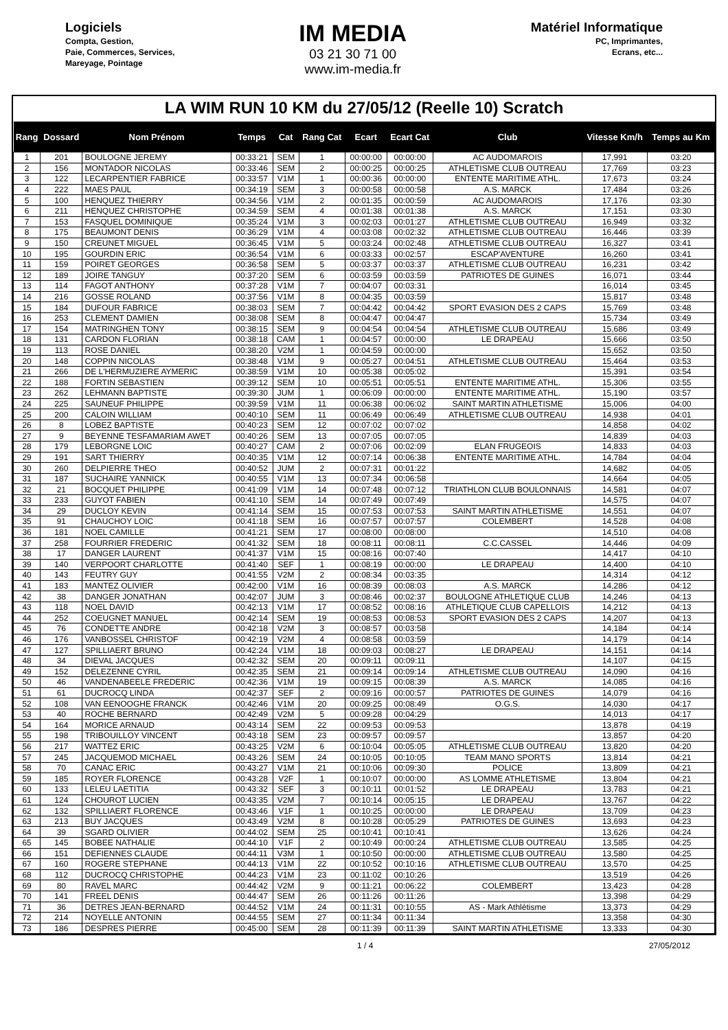Logiciels
Compta, Gestion,
Paie, Commerces, Services,
Mareyage, Pointage
IM MEDIA
03 21 30 71 00
www.im-media.fr
Matériel Informatique
PC, Imprimantes,
Ecrans, etc...
LA WIM RUN 10 KM du 27/05/12 (Reelle 10) Scratch
| Rang | Dossard | Nom Prénom | Temps | Cat | Rang Cat | Ecart | Ecart Cat | Club | Vitesse Km/h | Temps au Km |
| --- | --- | --- | --- | --- | --- | --- | --- | --- | --- | --- |
| 1 | 201 | BOULOGNE JEREMY | 00:33:21 | SEM | 1 | 00:00:00 | 00:00:00 | AC AUDOMAROIS | 17,991 | 03:20 |
| 2 | 156 | MONTADOR NICOLAS | 00:33:46 | SEM | 2 | 00:00:25 | 00:00:25 | ATHLETISME CLUB OUTREAU | 17,769 | 03:23 |
| 3 | 122 | LECARPENTIER FABRICE | 00:33:57 | V1M | 1 | 00:00:36 | 00:00:00 | ENTENTE MARITIME ATHL. | 17,673 | 03:24 |
| 4 | 222 | MAES PAUL | 00:34:19 | SEM | 3 | 00:00:58 | 00:00:58 | A.S. MARCK | 17,484 | 03:26 |
| 5 | 100 | HENQUEZ THIERRY | 00:34:56 | V1M | 2 | 00:01:35 | 00:00:59 | AC AUDOMAROIS | 17,176 | 03:30 |
| 6 | 211 | HENQUEZ CHRISTOPHE | 00:34:59 | SEM | 4 | 00:01:38 | 00:01:38 | A.S. MARCK | 17,151 | 03:30 |
| 7 | 153 | FASQUEL DOMINIQUE | 00:35:24 | V1M | 3 | 00:02:03 | 00:01:27 | ATHLETISME CLUB OUTREAU | 16,949 | 03:32 |
| 8 | 175 | BEAUMONT DENIS | 00:36:29 | V1M | 4 | 00:03:08 | 00:02:32 | ATHLETISME CLUB OUTREAU | 16,446 | 03:39 |
| 9 | 150 | CREUNET MIGUEL | 00:36:45 | V1M | 5 | 00:03:24 | 00:02:48 | ATHLETISME CLUB OUTREAU | 16,327 | 03:41 |
| 10 | 195 | GOURDIN ERIC | 00:36:54 | V1M | 6 | 00:03:33 | 00:02:57 | ESCAP'AVENTURE | 16,260 | 03:41 |
| 11 | 159 | POIRET GEORGES | 00:36:58 | SEM | 5 | 00:03:37 | 00:03:37 | ATHLETISME CLUB OUTREAU | 16,231 | 03:42 |
| 12 | 189 | JOIRE TANGUY | 00:37:20 | SEM | 6 | 00:03:59 | 00:03:59 | PATRIOTES DE GUINES | 16,071 | 03:44 |
| 13 | 114 | FAGOT ANTHONY | 00:37:28 | V1M | 7 | 00:04:07 | 00:03:31 | | 16,014 | 03:45 |
| 14 | 216 | GOSSE ROLAND | 00:37:56 | V1M | 8 | 00:04:35 | 00:03:59 | | 15,817 | 03:48 |
| 15 | 184 | DUFOUR FABRICE | 00:38:03 | SEM | 7 | 00:04:42 | 00:04:42 | SPORT EVASION DES 2 CAPS | 15,769 | 03:48 |
| 16 | 253 | CLEMENT DAMIEN | 00:38:08 | SEM | 8 | 00:04:47 | 00:04:47 | | 15,734 | 03:49 |
| 17 | 154 | MATRINGHEN TONY | 00:38:15 | SEM | 9 | 00:04:54 | 00:04:54 | ATHLETISME CLUB OUTREAU | 15,686 | 03:49 |
| 18 | 131 | CARDON FLORIAN | 00:38:18 | CAM | 1 | 00:04:57 | 00:00:00 | LE DRAPEAU | 15,666 | 03:50 |
| 19 | 113 | ROSE DANIEL | 00:38:20 | V2M | 1 | 00:04:59 | 00:00:00 | | 15,652 | 03:50 |
| 20 | 148 | COPPIN NICOLAS | 00:38:48 | V1M | 9 | 00:05:27 | 00:04:51 | ATHLETISME CLUB OUTREAU | 15,464 | 03:53 |
| 21 | 266 | DE L'HERMUZIERE AYMERIC | 00:38:59 | V1M | 10 | 00:05:38 | 00:05:02 | | 15,391 | 03:54 |
| 22 | 188 | FORTIN SEBASTIEN | 00:39:12 | SEM | 10 | 00:05:51 | 00:05:51 | ENTENTE MARITIME ATHL. | 15,306 | 03:55 |
| 23 | 262 | LEHMANN BAPTISTE | 00:39:30 | JUM | 1 | 00:06:09 | 00:00:00 | ENTENTE MARITIME ATHL. | 15,190 | 03:57 |
| 24 | 225 | SAUNEUF PHILIPPE | 00:39:59 | V1M | 11 | 00:06:38 | 00:06:02 | SAINT MARTIN ATHLETISME | 15,006 | 04:00 |
| 25 | 200 | CALOIN WILLIAM | 00:40:10 | SEM | 11 | 00:06:49 | 00:06:49 | ATHLETISME CLUB OUTREAU | 14,938 | 04:01 |
| 26 | 8 | LOBEZ BAPTISTE | 00:40:23 | SEM | 12 | 00:07:02 | 00:07:02 | | 14,858 | 04:02 |
| 27 | 9 | BEYENNE TESFAMARIAM AWET | 00:40:26 | SEM | 13 | 00:07:05 | 00:07:05 | | 14,839 | 04:03 |
| 28 | 179 | LEBORGNE LOIC | 00:40:27 | CAM | 2 | 00:07:06 | 00:02:09 | ELAN FRUGEOIS | 14,833 | 04:03 |
| 29 | 191 | SART THIERRY | 00:40:35 | V1M | 12 | 00:07:14 | 00:06:38 | ENTENTE MARITIME ATHL. | 14,784 | 04:04 |
| 30 | 260 | DELPIERRE THEO | 00:40:52 | JUM | 2 | 00:07:31 | 00:01:22 | | 14,682 | 04:05 |
| 31 | 187 | SUCHAIRE YANNICK | 00:40:55 | V1M | 13 | 00:07:34 | 00:06:58 | | 14,664 | 04:05 |
| 32 | 21 | BOCQUET PHILIPPE | 00:41:09 | V1M | 14 | 00:07:48 | 00:07:12 | TRIATHLON CLUB BOULONNAIS | 14,581 | 04:07 |
| 33 | 233 | GUYOT FABIEN | 00:41:10 | SEM | 14 | 00:07:49 | 00:07:49 | | 14,575 | 04:07 |
| 34 | 29 | DUCLOY KEVIN | 00:41:14 | SEM | 15 | 00:07:53 | 00:07:53 | SAINT MARTIN ATHLETISME | 14,551 | 04:07 |
| 35 | 91 | CHAUCHOY LOIC | 00:41:18 | SEM | 16 | 00:07:57 | 00:07:57 | COLEMBERT | 14,528 | 04:08 |
| 36 | 181 | NOEL CAMILLE | 00:41:21 | SEM | 17 | 00:08:00 | 00:08:00 | | 14,510 | 04:08 |
| 37 | 258 | FOURRIER FREDERIC | 00:41:32 | SEM | 18 | 00:08:11 | 00:08:11 | C.C.CASSEL | 14,446 | 04:09 |
| 38 | 17 | DANGER LAURENT | 00:41:37 | V1M | 15 | 00:08:16 | 00:07:40 | | 14,417 | 04:10 |
| 39 | 140 | VERPOORT CHARLOTTE | 00:41:40 | SEF | 1 | 00:08:19 | 00:00:00 | LE DRAPEAU | 14,400 | 04:10 |
| 40 | 143 | FEUTRY GUY | 00:41:55 | V2M | 2 | 00:08:34 | 00:03:35 | | 14,314 | 04:12 |
| 41 | 183 | MANTEZ OLIVIER | 00:42:00 | V1M | 16 | 00:08:39 | 00:08:03 | A.S. MARCK | 14,286 | 04:12 |
| 42 | 38 | DANGER JONATHAN | 00:42:07 | JUM | 3 | 00:08:46 | 00:02:37 | BOULOGNE ATHLETIQUE CLUB | 14,246 | 04:13 |
| 43 | 118 | NOEL DAVID | 00:42:13 | V1M | 17 | 00:08:52 | 00:08:16 | ATHLETIQUE CLUB CAPELLOIS | 14,212 | 04:13 |
| 44 | 252 | COEUGNET MANUEL | 00:42:14 | SEM | 19 | 00:08:53 | 00:08:53 | SPORT EVASION DES 2 CAPS | 14,207 | 04:13 |
| 45 | 76 | CONDETTE ANDRE | 00:42:18 | V2M | 3 | 00:08:57 | 00:03:58 | | 14,184 | 04:14 |
| 46 | 176 | VANBOSSEL CHRISTOF | 00:42:19 | V2M | 4 | 00:08:58 | 00:03:59 | | 14,179 | 04:14 |
| 47 | 127 | SPILLIAERT BRUNO | 00:42:24 | V1M | 18 | 00:09:03 | 00:08:27 | LE DRAPEAU | 14,151 | 04:14 |
| 48 | 34 | DIEVAL JACQUES | 00:42:32 | SEM | 20 | 00:09:11 | 00:09:11 | | 14,107 | 04:15 |
| 49 | 152 | DELEZENNE CYRIL | 00:42:35 | SEM | 21 | 00:09:14 | 00:09:14 | ATHLETISME CLUB OUTREAU | 14,090 | 04:16 |
| 50 | 46 | VANDENABEELE FREDERIC | 00:42:36 | V1M | 19 | 00:09:15 | 00:08:39 | A.S. MARCK | 14,085 | 04:16 |
| 51 | 61 | DUCROCQ LINDA | 00:42:37 | SEF | 2 | 00:09:16 | 00:00:57 | PATRIOTES DE GUINES | 14,079 | 04:16 |
| 52 | 108 | VAN EENOOGHE FRANCK | 00:42:46 | V1M | 20 | 00:09:25 | 00:08:49 | O.G.S. | 14,030 | 04:17 |
| 53 | 40 | ROCHE BERNARD | 00:42:49 | V2M | 5 | 00:09:28 | 00:04:29 | | 14,013 | 04:17 |
| 54 | 164 | MORICE ARNAUD | 00:43:14 | SEM | 22 | 00:09:53 | 00:09:53 | | 13,878 | 04:19 |
| 55 | 198 | TRIBOUILLOY VINCENT | 00:43:18 | SEM | 23 | 00:09:57 | 00:09:57 | | 13,857 | 04:20 |
| 56 | 217 | WATTEZ ERIC | 00:43:25 | V2M | 6 | 00:10:04 | 00:05:05 | ATHLETISME CLUB OUTREAU | 13,820 | 04:20 |
| 57 | 245 | JACQUEMOD MICHAEL | 00:43:26 | SEM | 24 | 00:10:05 | 00:10:05 | TEAM MANO SPORTS | 13,814 | 04:21 |
| 58 | 70 | CANAC ERIC | 00:43:27 | V1M | 21 | 00:10:06 | 00:09:30 | POLICE | 13,809 | 04:21 |
| 59 | 185 | ROYER FLORENCE | 00:43:28 | V2F | 1 | 00:10:07 | 00:00:00 | AS LOMME ATHLETISME | 13,804 | 04:21 |
| 60 | 133 | LELEU LAETITIA | 00:43:32 | SEF | 3 | 00:10:11 | 00:01:52 | LE DRAPEAU | 13,783 | 04:21 |
| 61 | 124 | CHOUROT LUCIEN | 00:43:35 | V2M | 7 | 00:10:14 | 00:05:15 | LE DRAPEAU | 13,767 | 04:22 |
| 62 | 132 | SPILLIAERT FLORENCE | 00:43:46 | V1F | 1 | 00:10:25 | 00:00:00 | LE DRAPEAU | 13,709 | 04:23 |
| 63 | 213 | BUY JACQUES | 00:43:49 | V2M | 8 | 00:10:28 | 00:05:29 | PATRIOTES DE GUINES | 13,693 | 04:23 |
| 64 | 39 | SGARD OLIVIER | 00:44:02 | SEM | 25 | 00:10:41 | 00:10:41 | | 13,626 | 04:24 |
| 65 | 145 | BOBEE NATHALIE | 00:44:10 | V1F | 2 | 00:10:49 | 00:00:24 | ATHLETISME CLUB OUTREAU | 13,585 | 04:25 |
| 66 | 151 | DEFIENNES CLAUDE | 00:44:11 | V3M | 1 | 00:10:50 | 00:00:00 | ATHLETISME CLUB OUTREAU | 13,580 | 04:25 |
| 67 | 160 | ROGERE STEPHANE | 00:44:13 | V1M | 22 | 00:10:52 | 00:10:16 | ATHLETISME CLUB OUTREAU | 13,570 | 04:25 |
| 68 | 112 | DUCROCQ CHRISTOPHE | 00:44:23 | V1M | 23 | 00:11:02 | 00:10:26 | | 13,519 | 04:26 |
| 69 | 80 | RAVEL MARC | 00:44:42 | V2M | 9 | 00:11:21 | 00:06:22 | COLEMBERT | 13,423 | 04:28 |
| 70 | 141 | FREEL DENIS | 00:44:47 | SEM | 26 | 00:11:26 | 00:11:26 | | 13,398 | 04:29 |
| 71 | 36 | DETRES JEAN-BERNARD | 00:44:52 | V1M | 24 | 00:11:31 | 00:10:55 | AS - Mark Athlétisme | 13,373 | 04:29 |
| 72 | 214 | NOYELLE ANTONIN | 00:44:55 | SEM | 27 | 00:11:34 | 00:11:34 | | 13,358 | 04:30 |
| 73 | 186 | DESPRES PIERRE | 00:45:00 | SEM | 28 | 00:11:39 | 00:11:39 | SAINT MARTIN ATHLETISME | 13,333 | 04:30 |
1 / 4 27/05/2012